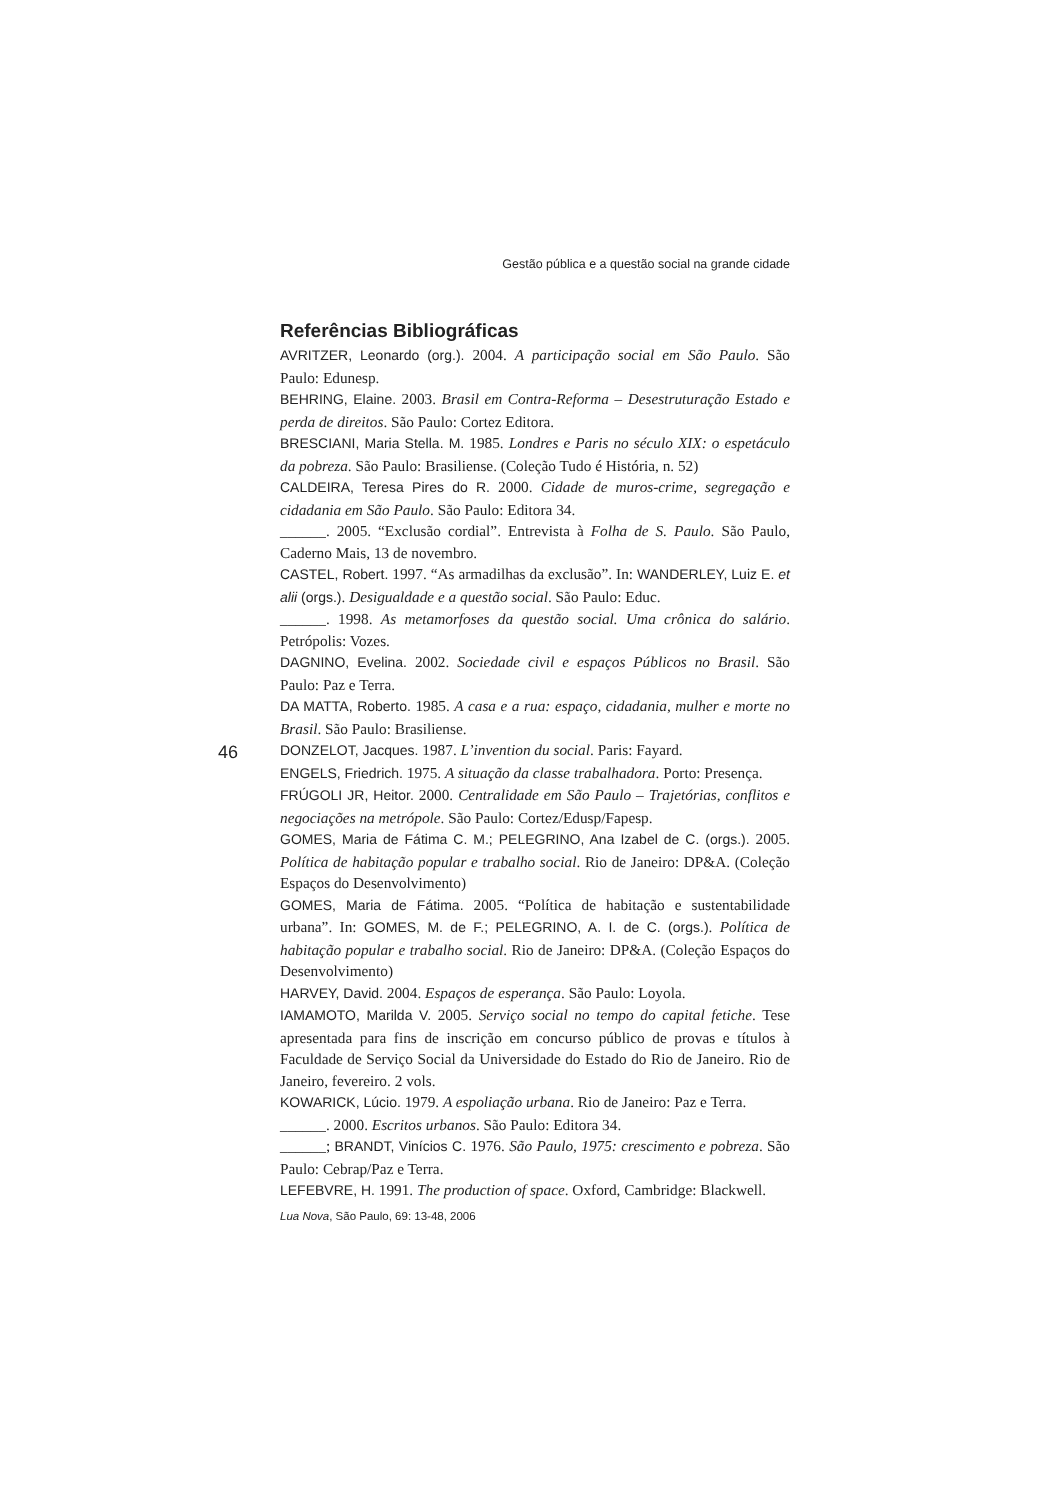Gestão pública e a questão social na grande cidade
Referências Bibliográficas
AVRITZER, Leonardo (org.). 2004. A participação social em São Paulo. São Paulo: Edunesp.
BEHRING, Elaine. 2003. Brasil em Contra-Reforma – Desestruturação Estado e perda de direitos. São Paulo: Cortez Editora.
BRESCIANI, Maria Stella. M. 1985. Londres e Paris no século XIX: o espetáculo da pobreza. São Paulo: Brasiliense. (Coleção Tudo é História, n. 52)
CALDEIRA, Teresa Pires do R. 2000. Cidade de muros-crime, segregação e cidadania em São Paulo. São Paulo: Editora 34.
______. 2005. “Exclusão cordial”. Entrevista à Folha de S. Paulo. São Paulo, Caderno Mais, 13 de novembro.
CASTEL, Robert. 1997. “As armadilhas da exclusão”. In: WANDERLEY, Luiz E. et alii (orgs.). Desigualdade e a questão social. São Paulo: Educ.
______. 1998. As metamorfoses da questão social. Uma crônica do salário. Petrópolis: Vozes.
DAGNINO, Evelina. 2002. Sociedade civil e espaços Públicos no Brasil. São Paulo: Paz e Terra.
DA MATTA, Roberto. 1985. A casa e a rua: espaço, cidadania, mulher e morte no Brasil. São Paulo: Brasiliense.
DONZELOT, Jacques. 1987. L’invention du social. Paris: Fayard.
ENGELS, Friedrich. 1975. A situação da classe trabalhadora. Porto: Presença.
FRÚGOLI JR, Heitor. 2000. Centralidade em São Paulo – Trajetórias, conflitos e negociações na metrópole. São Paulo: Cortez/Edusp/Fapesp.
GOMES, Maria de Fátima C. M.; PELEGRINO, Ana Izabel de C. (orgs.). 2005. Política de habitação popular e trabalho social. Rio de Janeiro: DP&A. (Coleção Espaços do Desenvolvimento)
GOMES, Maria de Fátima. 2005. “Política de habitação e sustentabilidade urbana”. In: GOMES, M. de F.; PELEGRINO, A. I. de C. (orgs.). Política de habitação popular e trabalho social. Rio de Janeiro: DP&A. (Coleção Espaços do Desenvolvimento)
HARVEY, David. 2004. Espaços de esperança. São Paulo: Loyola.
IAMAMOTO, Marilda V. 2005. Serviço social no tempo do capital fetiche. Tese apresentada para fins de inscrição em concurso público de provas e títulos à Faculdade de Serviço Social da Universidade do Estado do Rio de Janeiro. Rio de Janeiro, fevereiro. 2 vols.
KOWARICK, Lúcio. 1979. A espoliação urbana. Rio de Janeiro: Paz e Terra.
______. 2000. Escritos urbanos. São Paulo: Editora 34.
______; BRANDT, Vinícios C. 1976. São Paulo, 1975: crescimento e pobreza. São Paulo: Cebrap/Paz e Terra.
LEFEBVRE, H. 1991. The production of space. Oxford, Cambridge: Blackwell.
46
Lua Nova, São Paulo, 69: 13-48, 2006